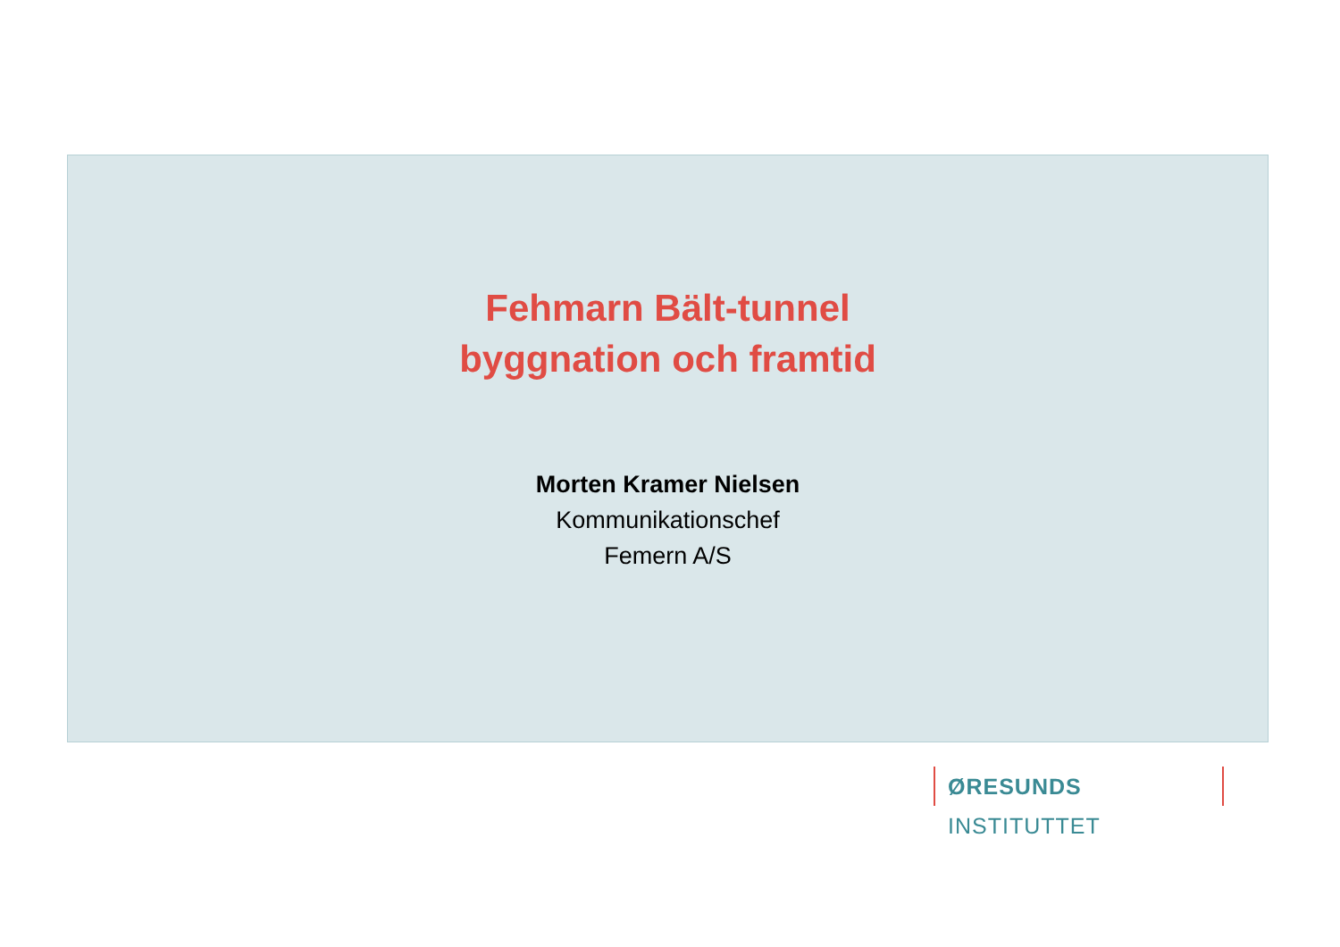Fehmarn Bält-tunnel
byggnation och framtid
Morten Kramer Nielsen
Kommunikationschef
Femern A/S
ØRESUNDS INSTITUTTET